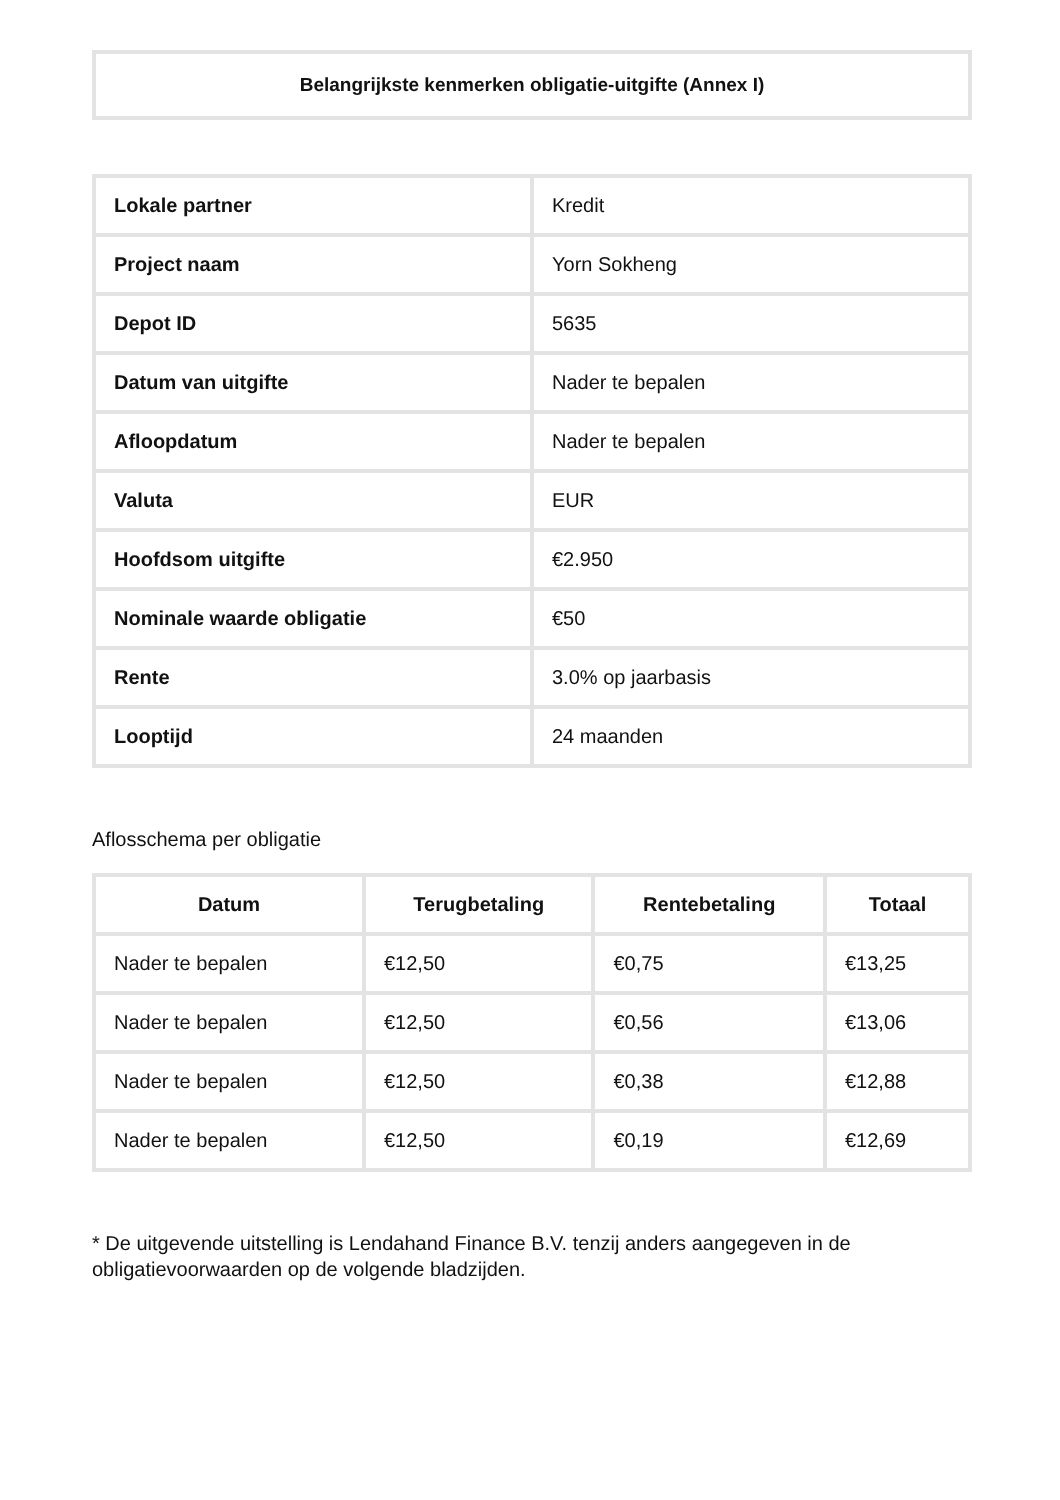Belangrijkste kenmerken obligatie-uitgifte (Annex I)
| Lokale partner | Kredit |
| Project naam | Yorn Sokheng |
| Depot ID | 5635 |
| Datum van uitgifte | Nader te bepalen |
| Afloopdatum | Nader te bepalen |
| Valuta | EUR |
| Hoofdsom uitgifte | €2.950 |
| Nominale waarde obligatie | €50 |
| Rente | 3.0% op jaarbasis |
| Looptijd | 24 maanden |
Aflosschema per obligatie
| Datum | Terugbetaling | Rentebetaling | Totaal |
| --- | --- | --- | --- |
| Nader te bepalen | €12,50 | €0,75 | €13,25 |
| Nader te bepalen | €12,50 | €0,56 | €13,06 |
| Nader te bepalen | €12,50 | €0,38 | €12,88 |
| Nader te bepalen | €12,50 | €0,19 | €12,69 |
* De uitgevende uitstelling is Lendahand Finance B.V. tenzij anders aangegeven in de obligatievoorwaarden op de volgende bladzijden.